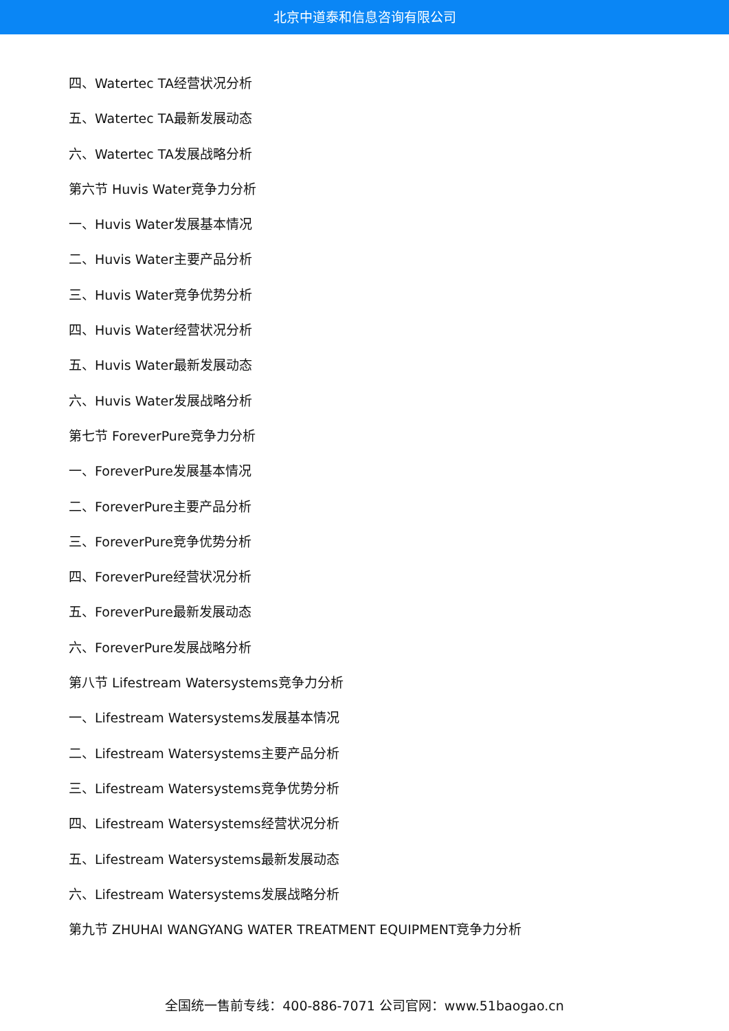北京中道泰和信息咨询有限公司
四、Watertec TA经营状况分析
五、Watertec TA最新发展动态
六、Watertec TA发展战略分析
第六节 Huvis Water竞争力分析
一、Huvis Water发展基本情况
二、Huvis Water主要产品分析
三、Huvis Water竞争优势分析
四、Huvis Water经营状况分析
五、Huvis Water最新发展动态
六、Huvis Water发展战略分析
第七节 ForeverPure竞争力分析
一、ForeverPure发展基本情况
二、ForeverPure主要产品分析
三、ForeverPure竞争优势分析
四、ForeverPure经营状况分析
五、ForeverPure最新发展动态
六、ForeverPure发展战略分析
第八节 Lifestream Watersystems竞争力分析
一、Lifestream Watersystems发展基本情况
二、Lifestream Watersystems主要产品分析
三、Lifestream Watersystems竞争优势分析
四、Lifestream Watersystems经营状况分析
五、Lifestream Watersystems最新发展动态
六、Lifestream Watersystems发展战略分析
第九节 ZHUHAI WANGYANG WATER TREATMENT EQUIPMENT竞争力分析
全国统一售前专线：400-886-7071 公司官网：www.51baogao.cn